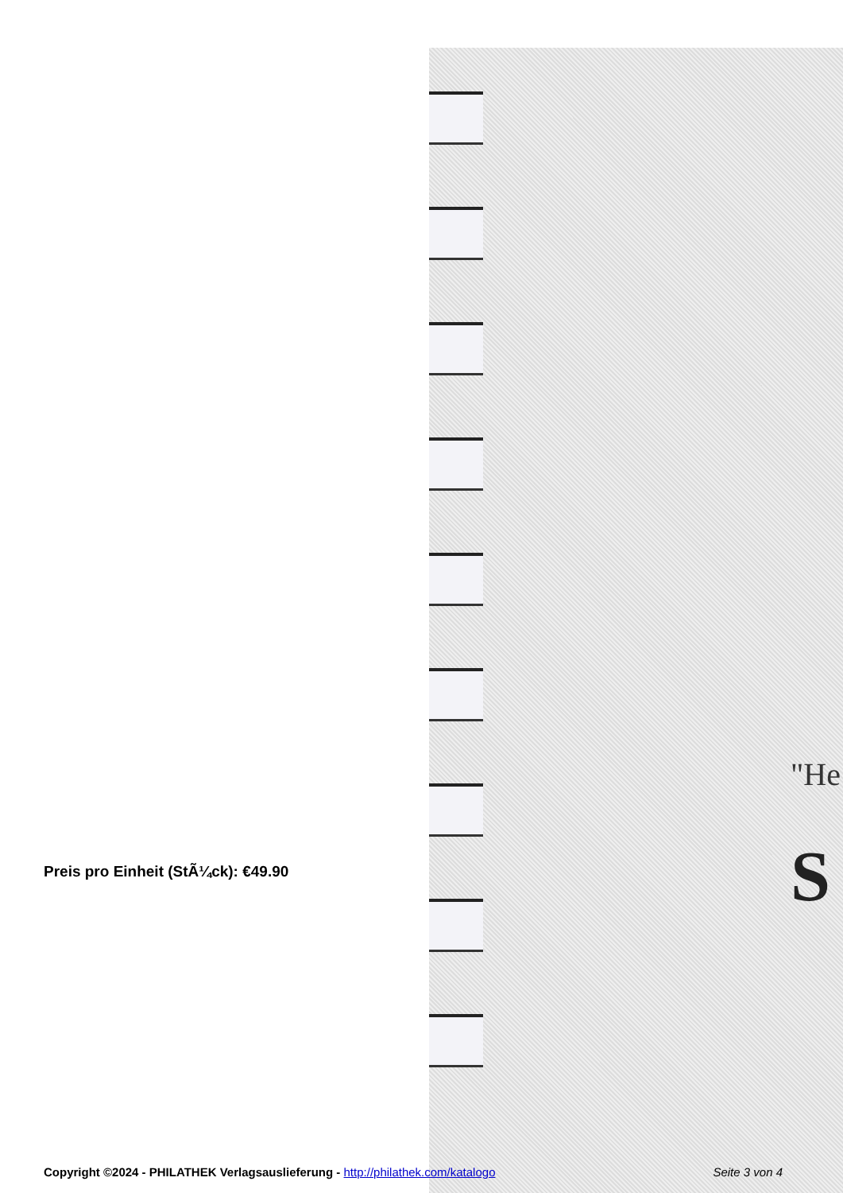"He
S
Preis pro Einheit (StÃ¼ck): €49.90
Copyright ©2024 - PHILATHEK Verlagsauslieferung - http://philathek.com/katalogo Seite 3 von 4